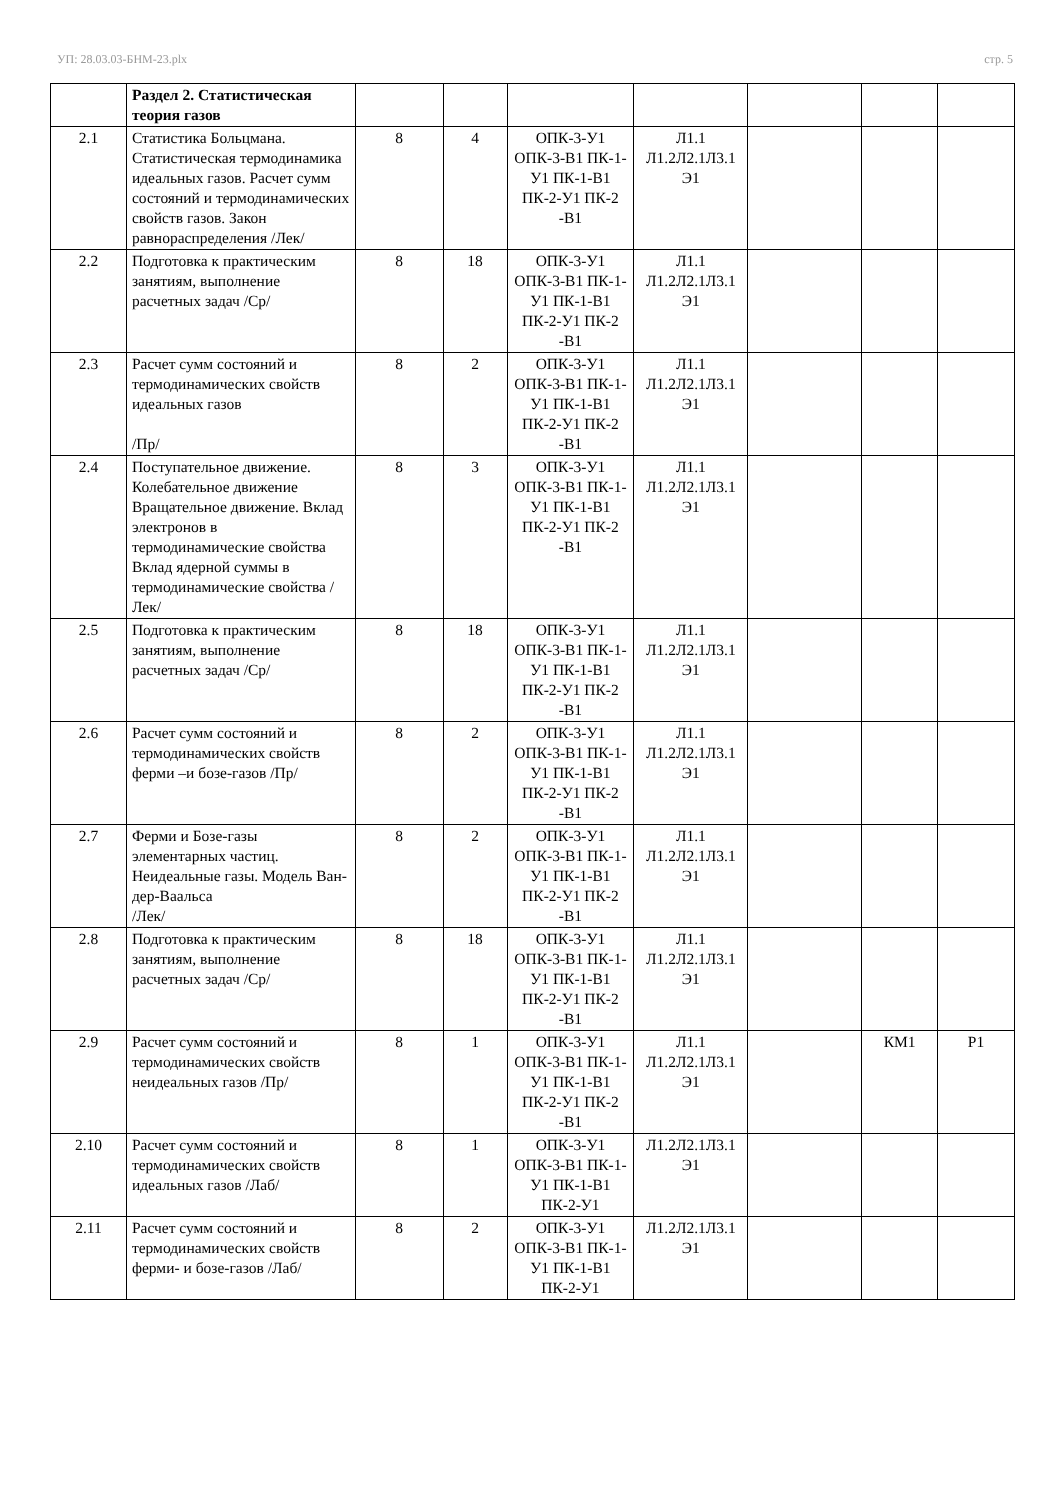УП: 28.03.03-БНМ-23.plx стр. 5
| | Раздел 2. Статистическая теория газов | | | | | | | |
| 2.1 | Статистика Больцмана. Статистическая термодинамика идеальных газов. Расчет сумм состояний и термодинамических свойств газов. Закон равнораспределения /Лек/ | 8 | 4 | ОПК-3-У1 ОПК-3-В1 ПК-1-У1 ПК-1-В1 ПК-2-У1 ПК-2 -В1 | Л1.1 Л1.2Л2.1Л3.1 Э1 | | | |
| 2.2 | Подготовка к практическим занятиям, выполнение расчетных задач /Ср/ | 8 | 18 | ОПК-3-У1 ОПК-3-В1 ПК-1-У1 ПК-1-В1 ПК-2-У1 ПК-2 -В1 | Л1.1 Л1.2Л2.1Л3.1 Э1 | | | |
| 2.3 | Расчет сумм состояний и термодинамических свойств идеальных газов /Пр/ | 8 | 2 | ОПК-3-У1 ОПК-3-В1 ПК-1-У1 ПК-1-В1 ПК-2-У1 ПК-2 -В1 | Л1.1 Л1.2Л2.1Л3.1 Э1 | | | |
| 2.4 | Поступательное движение. Колебательное движение Вращательное движение. Вклад электронов в термодинамические свойства Вклад ядерной суммы в термодинамические свойства /Лек/ | 8 | 3 | ОПК-3-У1 ОПК-3-В1 ПК-1-У1 ПК-1-В1 ПК-2-У1 ПК-2 -В1 | Л1.1 Л1.2Л2.1Л3.1 Э1 | | | |
| 2.5 | Подготовка к практическим занятиям, выполнение расчетных задач /Ср/ | 8 | 18 | ОПК-3-У1 ОПК-3-В1 ПК-1-У1 ПК-1-В1 ПК-2-У1 ПК-2 -В1 | Л1.1 Л1.2Л2.1Л3.1 Э1 | | | |
| 2.6 | Расчет сумм состояний и термодинамических свойств ферми –и бозе-газов /Пр/ | 8 | 2 | ОПК-3-У1 ОПК-3-В1 ПК-1-У1 ПК-1-В1 ПК-2-У1 ПК-2 -В1 | Л1.1 Л1.2Л2.1Л3.1 Э1 | | | |
| 2.7 | Ферми и Бозе-газы элементарных частиц. Неидеальные газы. Модель Ван-дер-Ваальса /Лек/ | 8 | 2 | ОПК-3-У1 ОПК-3-В1 ПК-1-У1 ПК-1-В1 ПК-2-У1 ПК-2 -В1 | Л1.1 Л1.2Л2.1Л3.1 Э1 | | | |
| 2.8 | Подготовка к практическим занятиям, выполнение расчетных задач /Ср/ | 8 | 18 | ОПК-3-У1 ОПК-3-В1 ПК-1-У1 ПК-1-В1 ПК-2-У1 ПК-2 -В1 | Л1.1 Л1.2Л2.1Л3.1 Э1 | | | |
| 2.9 | Расчет сумм состояний и термодинамических свойств неидеальных газов /Пр/ | 8 | 1 | ОПК-3-У1 ОПК-3-В1 ПК-1-У1 ПК-1-В1 ПК-2-У1 ПК-2 -В1 | Л1.1 Л1.2Л2.1Л3.1 Э1 | | КМ1 | Р1 |
| 2.10 | Расчет сумм состояний и термодинамических свойств идеальных газов /Лаб/ | 8 | 1 | ОПК-3-У1 ОПК-3-В1 ПК-1-У1 ПК-1-В1 ПК-2-У1 | Л1.2Л2.1Л3.1 Э1 | | | |
| 2.11 | Расчет сумм состояний и термодинамических свойств ферми- и бозе-газов /Лаб/ | 8 | 2 | ОПК-3-У1 ОПК-3-В1 ПК-1-У1 ПК-1-В1 ПК-2-У1 | Л1.2Л2.1Л3.1 Э1 | | | |